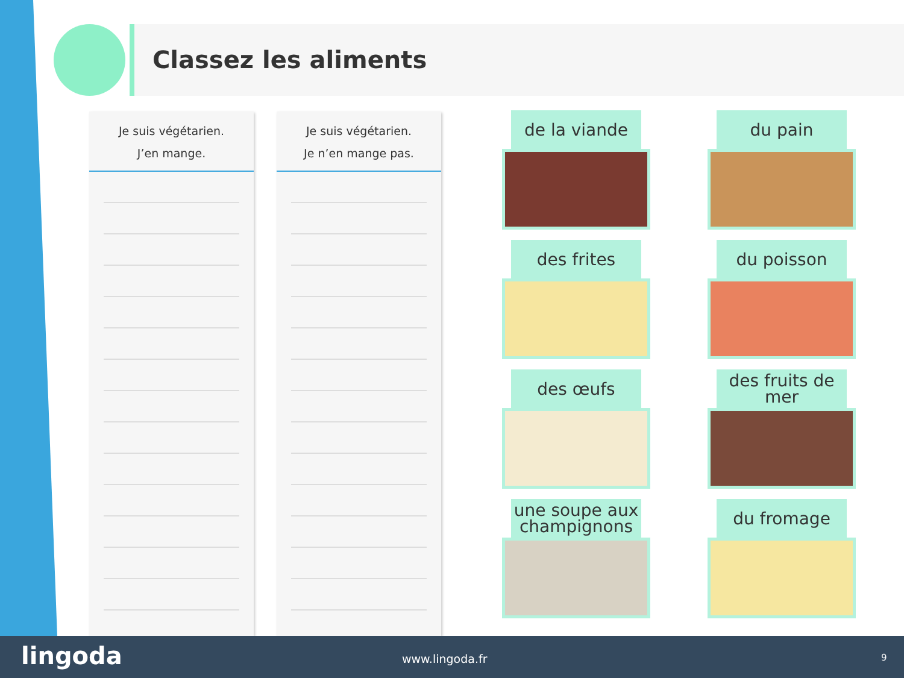Classez les aliments
Je suis végétarien.
J’en mange.
Je suis végétarien.
Je n’en mange pas.
de la viande du pain
des frites du poisson
des œufs des fruits de mer
une soupe aux champignons du fromage
lingoda www.lingoda.fr 9